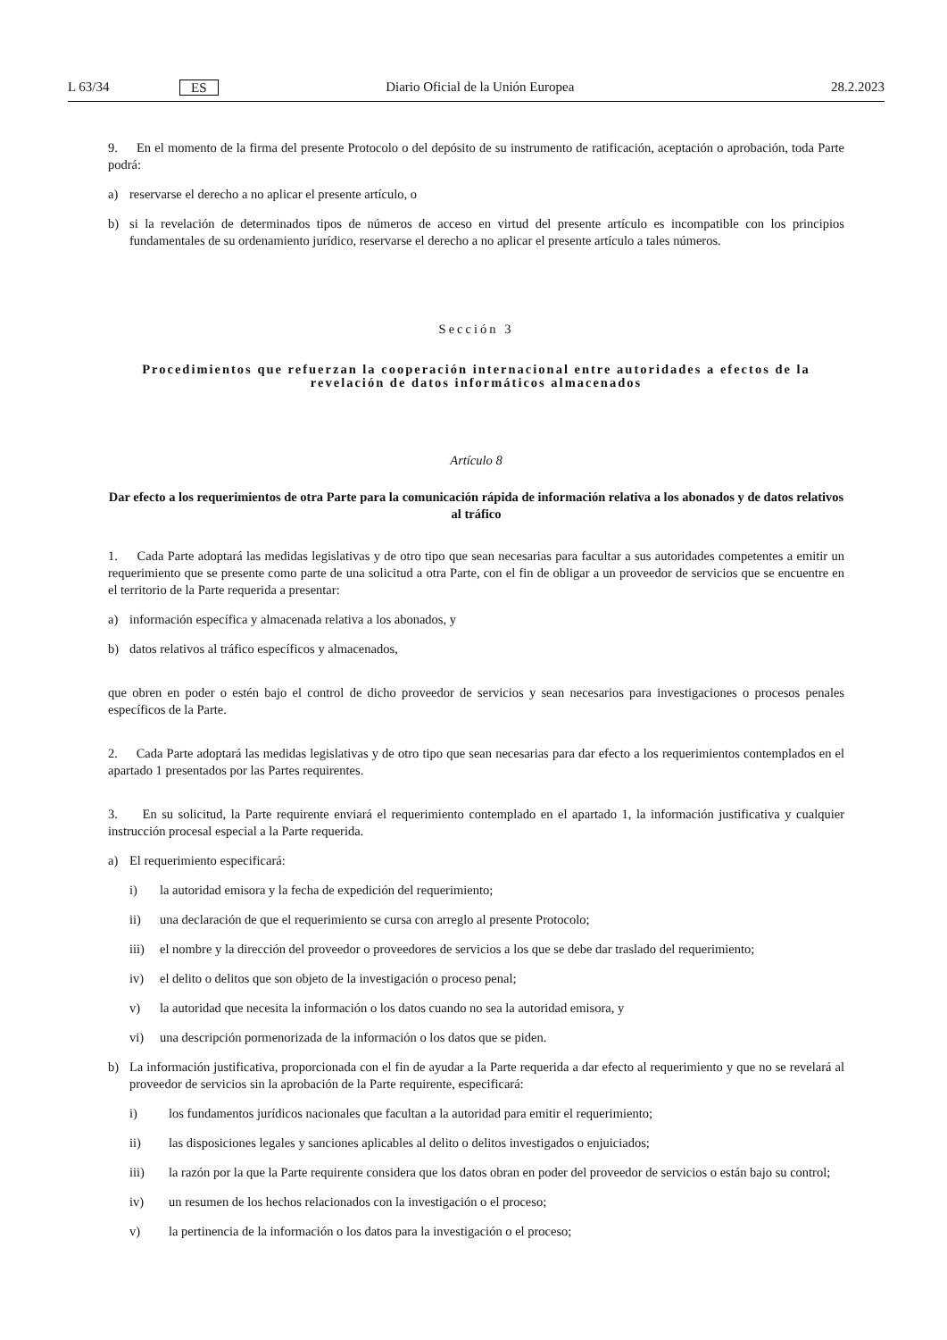L 63/34 ES Diario Oficial de la Unión Europea 28.2.2023
9. En el momento de la firma del presente Protocolo o del depósito de su instrumento de ratificación, aceptación o aprobación, toda Parte podrá:
a) reservarse el derecho a no aplicar el presente artículo, o
b) si la revelación de determinados tipos de números de acceso en virtud del presente artículo es incompatible con los principios fundamentales de su ordenamiento jurídico, reservarse el derecho a no aplicar el presente artículo a tales números.
Sección 3
Procedimientos que refuerzan la cooperación internacional entre autoridades a efectos de la revelación de datos informáticos almacenados
Artículo 8
Dar efecto a los requerimientos de otra Parte para la comunicación rápida de información relativa a los abonados y de datos relativos al tráfico
1. Cada Parte adoptará las medidas legislativas y de otro tipo que sean necesarias para facultar a sus autoridades competentes a emitir un requerimiento que se presente como parte de una solicitud a otra Parte, con el fin de obligar a un proveedor de servicios que se encuentre en el territorio de la Parte requerida a presentar:
a) información específica y almacenada relativa a los abonados, y
b) datos relativos al tráfico específicos y almacenados,
que obren en poder o estén bajo el control de dicho proveedor de servicios y sean necesarios para investigaciones o procesos penales específicos de la Parte.
2. Cada Parte adoptará las medidas legislativas y de otro tipo que sean necesarias para dar efecto a los requerimientos contemplados en el apartado 1 presentados por las Partes requirentes.
3. En su solicitud, la Parte requirente enviará el requerimiento contemplado en el apartado 1, la información justificativa y cualquier instrucción procesal especial a la Parte requerida.
a) El requerimiento especificará:
i) la autoridad emisora y la fecha de expedición del requerimiento;
ii) una declaración de que el requerimiento se cursa con arreglo al presente Protocolo;
iii) el nombre y la dirección del proveedor o proveedores de servicios a los que se debe dar traslado del requerimiento;
iv) el delito o delitos que son objeto de la investigación o proceso penal;
v) la autoridad que necesita la información o los datos cuando no sea la autoridad emisora, y
vi) una descripción pormenorizada de la información o los datos que se piden.
b) La información justificativa, proporcionada con el fin de ayudar a la Parte requerida a dar efecto al requerimiento y que no se revelará al proveedor de servicios sin la aprobación de la Parte requirente, especificará:
i) los fundamentos jurídicos nacionales que facultan a la autoridad para emitir el requerimiento;
ii) las disposiciones legales y sanciones aplicables al delito o delitos investigados o enjuiciados;
iii) la razón por la que la Parte requirente considera que los datos obran en poder del proveedor de servicios o están bajo su control;
iv) un resumen de los hechos relacionados con la investigación o el proceso;
v) la pertinencia de la información o los datos para la investigación o el proceso;